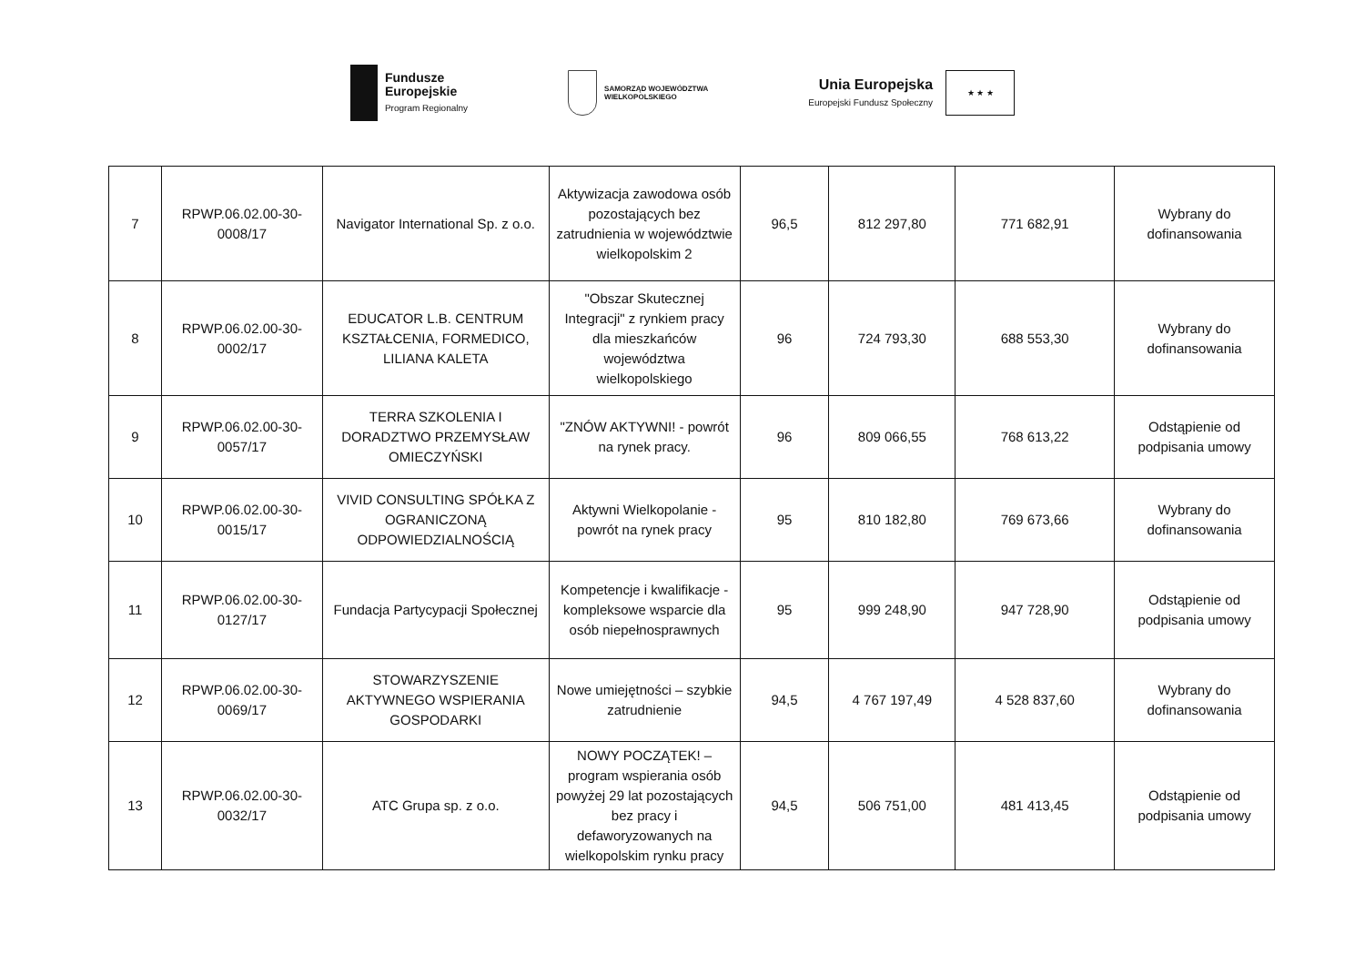Fundusze
Europejskie
Program Regionalny
SAMORZĄD WOJEWÓDZTWA
WIELKOPOLSKIEGO
Unia Europejska
Europejski Fundusz Społeczny
★ ★ ★
| 7 | RPWP.06.02.00-30-0008/17 | Navigator International Sp. z o.o. | Aktywizacja zawodowa osób pozostających bez zatrudnienia w województwie wielkopolskim 2 | 96,5 | 812 297,80 | 771 682,91 | Wybrany do dofinansowania |
| 8 | RPWP.06.02.00-30-0002/17 | EDUCATOR L.B. CENTRUM KSZTAŁCENIA, FORMEDICO, LILIANA KALETA | "Obszar Skutecznej Integracji" z rynkiem pracy dla mieszkańców województwa wielkopolskiego | 96 | 724 793,30 | 688 553,30 | Wybrany do dofinansowania |
| 9 | RPWP.06.02.00-30-0057/17 | TERRA SZKOLENIA I DORADZTWO PRZEMYSŁAW OMIECZYŃSKI | "ZNÓW AKTYWNI! - powrót na rynek pracy. | 96 | 809 066,55 | 768 613,22 | Odstąpienie od podpisania umowy |
| 10 | RPWP.06.02.00-30-0015/17 | VIVID CONSULTING SPÓŁKA Z OGRANICZONĄ ODPOWIEDZIALNOŚCIĄ | Aktywni Wielkopolanie - powrót na rynek pracy | 95 | 810 182,80 | 769 673,66 | Wybrany do dofinansowania |
| 11 | RPWP.06.02.00-30-0127/17 | Fundacja Partycypacji Społecznej | Kompetencje i kwalifikacje - kompleksowe wsparcie dla osób niepełnosprawnych | 95 | 999 248,90 | 947 728,90 | Odstąpienie od podpisania umowy |
| 12 | RPWP.06.02.00-30-0069/17 | STOWARZYSZENIE AKTYWNEGO WSPIERANIA GOSPODARKI | Nowe umiejętności – szybkie zatrudnienie | 94,5 | 4 767 197,49 | 4 528 837,60 | Wybrany do dofinansowania |
| 13 | RPWP.06.02.00-30-0032/17 | ATC Grupa sp. z o.o. | NOWY POCZĄTEK! – program wspierania osób powyżej 29 lat pozostających bez pracy i defaworyzowanych na wielkopolskim rynku pracy | 94,5 | 506 751,00 | 481 413,45 | Odstąpienie od podpisania umowy |